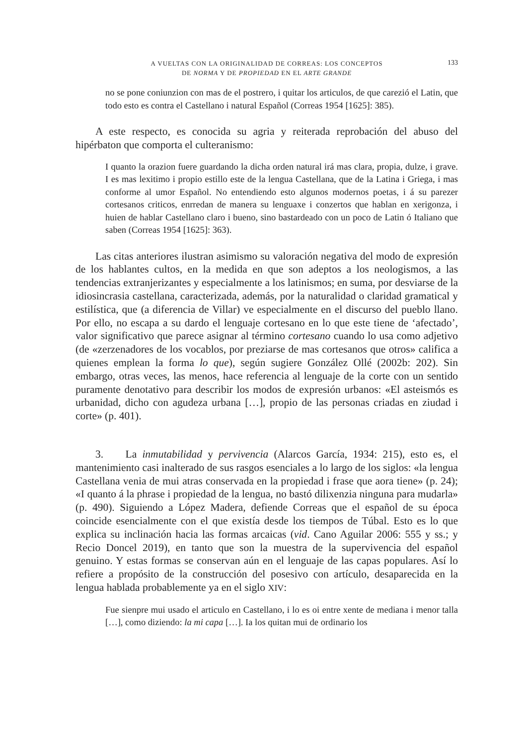A VUELTAS CON LA ORIGINALIDAD DE CORREAS: LOS CONCEPTOS
DE NORMA Y DE PROPIEDAD EN EL ARTE GRANDE
133
no se pone coniunzion con mas de el postrero, i quitar los articulos, de que carezió el Latin, que todo esto es contra el Castellano i natural Español (Correas 1954 [1625]: 385).
A este respecto, es conocida su agria y reiterada reprobación del abuso del hipérbaton que comporta el culteranismo:
I quanto la orazion fuere guardando la dicha orden natural irá mas clara, propia, dulze, i grave. I es mas lexitimo i propio estillo este de la lengua Castellana, que de la Latina i Griega, i mas conforme al umor Español. No entendiendo esto algunos modernos poetas, i á su parezer cortesanos criticos, enrredan de manera su lenguaxe i conzertos que hablan en xerigonza, i huien de hablar Castellano claro i bueno, sino bastardeado con un poco de Latin ó Italiano que saben (Correas 1954 [1625]: 363).
Las citas anteriores ilustran asimismo su valoración negativa del modo de expresión de los hablantes cultos, en la medida en que son adeptos a los neologismos, a las tendencias extranjerizantes y especialmente a los latinismos; en suma, por desviarse de la idiosincrasia castellana, caracterizada, además, por la naturalidad o claridad gramatical y estilística, que (a diferencia de Villar) ve especialmente en el discurso del pueblo llano. Por ello, no escapa a su dardo el lenguaje cortesano en lo que este tiene de ‘afectado’, valor significativo que parece asignar al término cortesano cuando lo usa como adjetivo (de «zerzenadores de los vocablos, por preziarse de mas cortesanos que otros» califica a quienes emplean la forma lo que), según sugiere González Ollé (2002b: 202). Sin embargo, otras veces, las menos, hace referencia al lenguaje de la corte con un sentido puramente denotativo para describir los modos de expresión urbanos: «El asteismós es urbanidad, dicho con agudeza urbana […], propio de las personas criadas en ziudad i corte» (p. 401).
3. La inmutabilidad y pervivencia (Alarcos García, 1934: 215), esto es, el mantenimiento casi inalterado de sus rasgos esenciales a lo largo de los siglos: «la lengua Castellana venia de mui atras conservada en la propiedad i frase que aora tiene» (p. 24); «I quanto á la phrase i propiedad de la lengua, no bastó dilixenzia ninguna para mudarla» (p. 490). Siguiendo a López Madera, defiende Correas que el español de su época coincide esencialmente con el que existía desde los tiempos de Túbal. Esto es lo que explica su inclinación hacia las formas arcaicas (vid. Cano Aguilar 2006: 555 y ss.; y Recio Doncel 2019), en tanto que son la muestra de la supervivencia del español genuino. Y estas formas se conservan aún en el lenguaje de las capas populares. Así lo refiere a propósito de la construcción del posesivo con artículo, desaparecida en la lengua hablada probablemente ya en el siglo XIV:
Fue sienpre mui usado el articulo en Castellano, i lo es oi entre xente de mediana i menor talla […], como diziendo: la mi capa […]. Ia los quitan mui de ordinario los